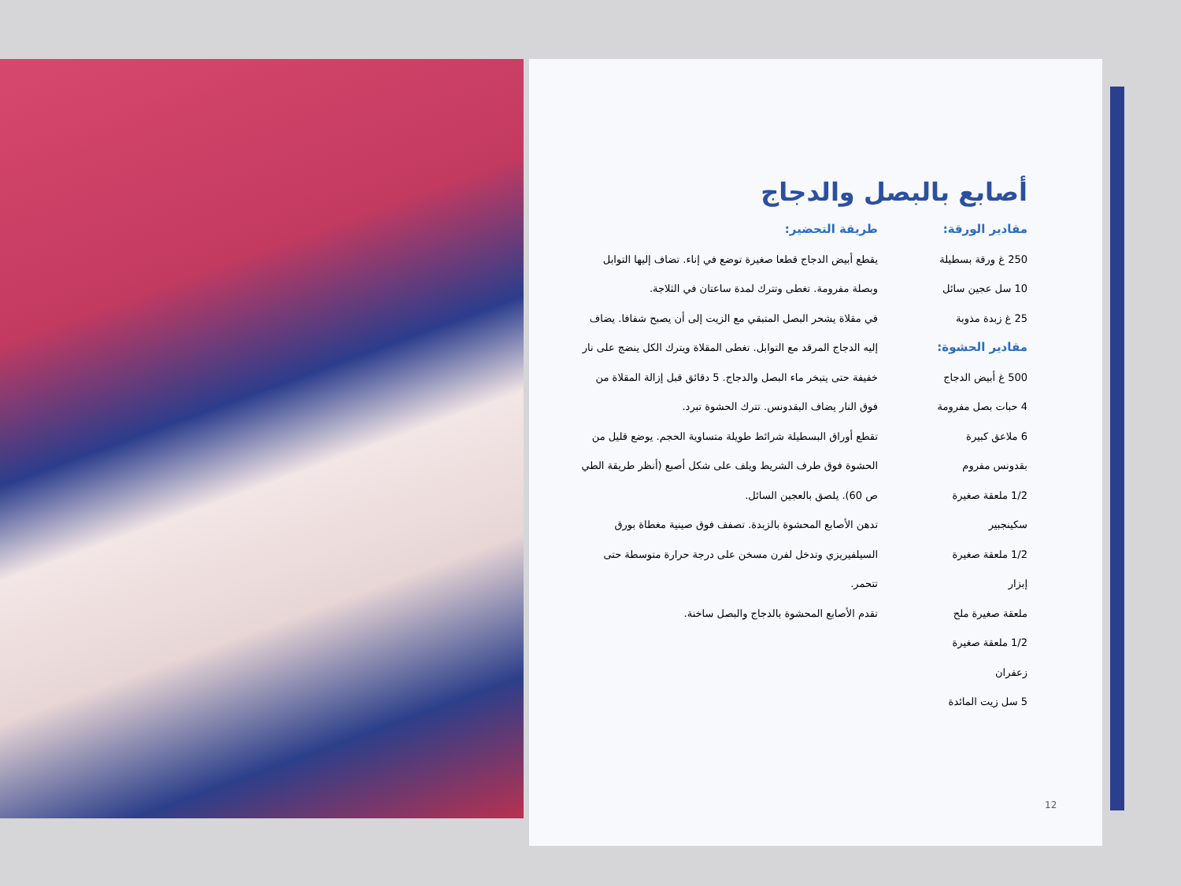أصابع بالبصل والدجاج
مقادير الورقة:
250 غ ورقة بسطيلة
10 سل عجين سائل
25 غ زبدة مذوبة
مقادير الحشوة:
500 غ أبيض الدجاج
4 حبات بصل مفرومة
6 ملاعق كبيرة
بقدونس مفروم
1/2 ملعقة صغيرة
سكينجبير
1/2 ملعقة صغيرة
إبزار
ملعقة صغيرة ملح
1/2 ملعقة صغيرة
زعفران
5 سل زيت المائدة
طريقة التحضير:
يقطع أبيض الدجاج قطعا صغيرة توضع في إناء. تضاف إليها التوابل وبصلة مفرومة. تغطى وتترك لمدة ساعتان في الثلاجة.
في مقلاة يشحر البصل المتبقي مع الزيت إلى أن يصبح شفافا. يضاف إليه الدجاج المرقد مع التوابل. تغطى المقلاة ويترك الكل ينضج على نار خفيفة حتى يتبخر ماء البصل والدجاج. 5 دقائق قبل إزالة المقلاة من فوق النار يضاف البقدونس. تترك الحشوة تبرد.
تقطع أوراق البسطيلة شرائط طويلة متساوية الحجم. يوضع قليل من الحشوة فوق طرف الشريط ويلف على شكل أصبع (أنظر طريقة الطي ص 60). يلصق بالعجين السائل.
تدهن الأصابع المحشوة بالزبدة. تصفف فوق صينية مغطاة بورق السيلفيريزي وتدخل لفرن مسخن على درجة حرارة متوسطة حتى تتحمر.
تقدم الأصابع المحشوة بالدجاج والبصل ساخنة.
12